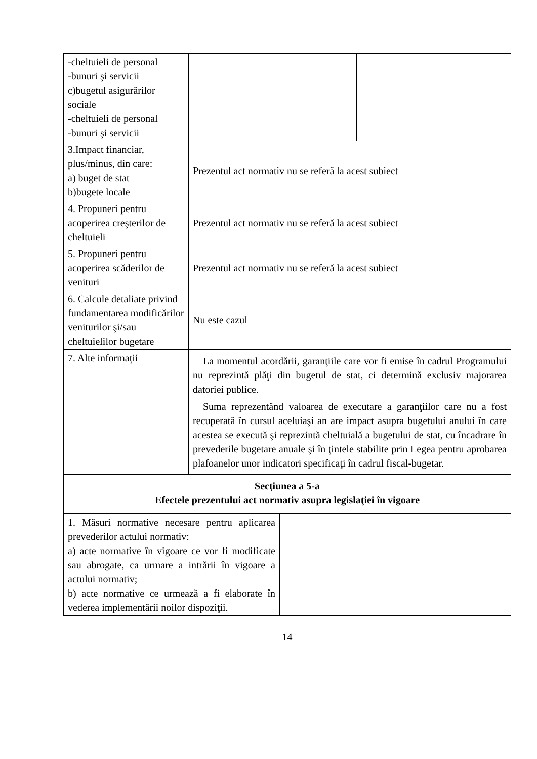| -cheltuieli de personal -bunuri şi servicii c)bugetul asigurărilor sociale -cheltuieli de personal -bunuri şi servicii | | |
| 3.Impact financiar, plus/minus, din care: a) buget de stat b)bugete locale | Prezentul act normativ nu se referă la acest subiect | |
| 4. Propuneri pentru acoperirea creşterilor de cheltuieli | Prezentul act normativ nu se referă la acest subiect | |
| 5. Propuneri pentru acoperirea scăderilor de venituri | Prezentul act normativ nu se referă la acest subiect | |
| 6. Calcule detaliate privind fundamentarea modificărilor veniturilor şi/sau cheltuielilor bugetare | Nu este cazul | |
| 7. Alte informaţii | La momentul acordării, garanţiile care vor fi emise în cadrul Programului nu reprezintă plăţi din bugetul de stat, ci determină exclusiv majorarea datoriei publice. Suma reprezentând valoarea de executare a garanţiilor care nu a fost recuperată în cursul aceluiaşi an are impact asupra bugetului anului în care acestea se execută şi reprezintă cheltuială a bugetului de stat, cu încadrare în prevederile bugetare anuale şi în ţintele stabilite prin Legea pentru aprobarea plafoanelor unor indicatori specificaţi în cadrul fiscal-bugetar. | |
| Secţiunea a 5-a Efectele prezentului act normativ asupra legislaţiei în vigoare | | |
| 1. Măsuri normative necesare pentru aplicarea prevederilor actului normativ: a) acte normative în vigoare ce vor fi modificate sau abrogate, ca urmare a intrării în vigoare a actului normativ; b) acte normative ce urmează a fi elaborate în vederea implementării noilor dispoziţii. | |
14